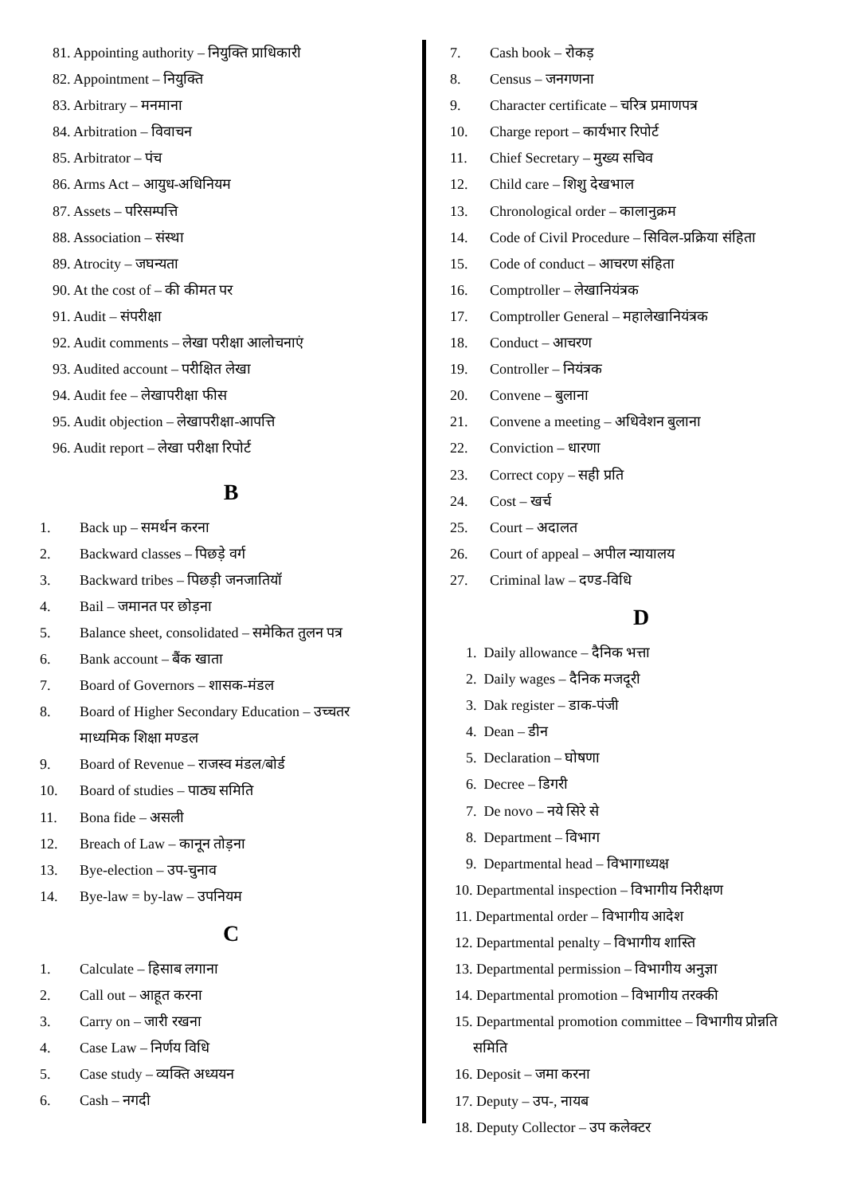81. Appointing authority – नियुक्ति प्राधिकारी
82. Appointment – नियुक्ति
83. Arbitrary – मनमाना
84. Arbitration – विवाचन
85. Arbitrator – पंच
86. Arms Act – आयुध-अधिनियम
87. Assets – परिसम्पत्ति
88. Association – संस्था
89. Atrocity – जघन्यता
90. At the cost of – की कीमत पर
91. Audit – संपरीक्षा
92. Audit comments – लेखा परीक्षा आलोचनाएं
93. Audited account – परीक्षित लेखा
94. Audit fee – लेखापरीक्षा फीस
95. Audit objection – लेखापरीक्षा-आपत्ति
96. Audit report – लेखा परीक्षा रिपोर्ट
B
1. Back up – समर्थन करना
2. Backward classes – पिछड़े वर्ग
3. Backward tribes – पिछड़ी जनजातियॉ
4. Bail – जमानत पर छोड़ना
5. Balance sheet, consolidated – समेकित तुलन पत्र
6. Bank account – बैंक खाता
7. Board of Governors – शासक-मंडल
8. Board of Higher Secondary Education – उच्चतर
माध्यमिक शिक्षा मण्डल
9. Board of Revenue – राजस्व मंडल/बोर्ड
10. Board of studies – पाठ्य समिति
11. Bona fide – असली
12. Breach of Law – कानून तोड़ना
13. Bye-election – उप-चुनाव
14. Bye-law = by-law – उपनियम
C
1. Calculate – हिसाब लगाना
2. Call out – आहूत करना
3. Carry on – जारी रखना
4. Case Law – निर्णय विधि
5. Case study – व्यक्ति अध्ययन
6. Cash – नगदी
7. Cash book – रोकड़
8. Census – जनगणना
9. Character certificate – चरित्र प्रमाणपत्र
10. Charge report – कार्यभार रिपोर्ट
11. Chief Secretary – मुख्य सचिव
12. Child care – शिशु देखभाल
13. Chronological order – कालानुक्रम
14. Code of Civil Procedure – सिविल-प्रक्रिया संहिता
15. Code of conduct – आचरण संहिता
16. Comptroller – लेखानियंत्रक
17. Comptroller General – महालेखानियंत्रक
18. Conduct – आचरण
19. Controller – नियंत्रक
20. Convene – बुलाना
21. Convene a meeting – अधिवेशन बुलाना
22. Conviction – धारणा
23. Correct copy – सही प्रति
24. Cost – खर्च
25. Court – अदालत
26. Court of appeal – अपील न्यायालय
27. Criminal law – दण्ड-विधि
D
1. Daily allowance – दैनिक भत्ता
2. Daily wages – दैनिक मजदूरी
3. Dak register – डाक-पंजी
4. Dean – डीन
5. Declaration – घोषणा
6. Decree – डिगरी
7. De novo – नये सिरे से
8. Department – विभाग
9. Departmental head – विभागाध्यक्ष
10. Departmental inspection – विभागीय निरीक्षण
11. Departmental order – विभागीय आदेश
12. Departmental penalty – विभागीय शास्ति
13. Departmental permission – विभागीय अनुज्ञा
14. Departmental promotion – विभागीय तरक्की
15. Departmental promotion committee – विभागीय प्रोन्नति
समिति
16. Deposit – जमा करना
17. Deputy – उप-, नायब
18. Deputy Collector – उप कलेक्टर